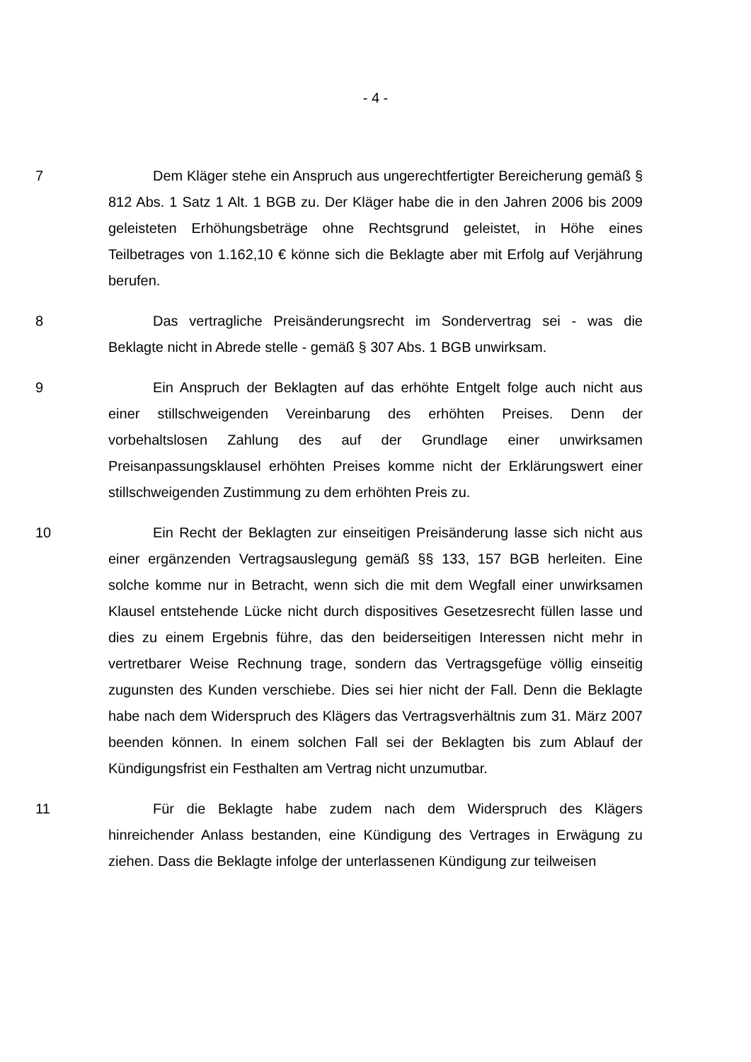- 4 -
7 Dem Kläger stehe ein Anspruch aus ungerechtfertigter Bereicherung gemäß § 812 Abs. 1 Satz 1 Alt. 1 BGB zu. Der Kläger habe die in den Jahren 2006 bis 2009 geleisteten Erhöhungsbeträge ohne Rechtsgrund geleistet, in Höhe eines Teilbetrages von 1.162,10 € könne sich die Beklagte aber mit Erfolg auf Verjährung berufen.
8 Das vertragliche Preisänderungsrecht im Sondervertrag sei - was die Beklagte nicht in Abrede stelle - gemäß § 307 Abs. 1 BGB unwirksam.
9 Ein Anspruch der Beklagten auf das erhöhte Entgelt folge auch nicht aus einer stillschweigenden Vereinbarung des erhöhten Preises. Denn der vorbehaltslosen Zahlung des auf der Grundlage einer unwirksamen Preisanpassungsklausel erhöhten Preises komme nicht der Erklärungswert einer stillschweigenden Zustimmung zu dem erhöhten Preis zu.
10 Ein Recht der Beklagten zur einseitigen Preisänderung lasse sich nicht aus einer ergänzenden Vertragsauslegung gemäß §§ 133, 157 BGB herleiten. Eine solche komme nur in Betracht, wenn sich die mit dem Wegfall einer unwirksamen Klausel entstehende Lücke nicht durch dispositives Gesetzesrecht füllen lasse und dies zu einem Ergebnis führe, das den beiderseitigen Interessen nicht mehr in vertretbarer Weise Rechnung trage, sondern das Vertragsgefüge völlig einseitig zugunsten des Kunden verschiebe. Dies sei hier nicht der Fall. Denn die Beklagte habe nach dem Widerspruch des Klägers das Vertragsverhältnis zum 31. März 2007 beenden können. In einem solchen Fall sei der Beklagten bis zum Ablauf der Kündigungsfrist ein Festhalten am Vertrag nicht unzumutbar.
11 Für die Beklagte habe zudem nach dem Widerspruch des Klägers hinreichender Anlass bestanden, eine Kündigung des Vertrages in Erwägung zu ziehen. Dass die Beklagte infolge der unterlassenen Kündigung zur teilweisen